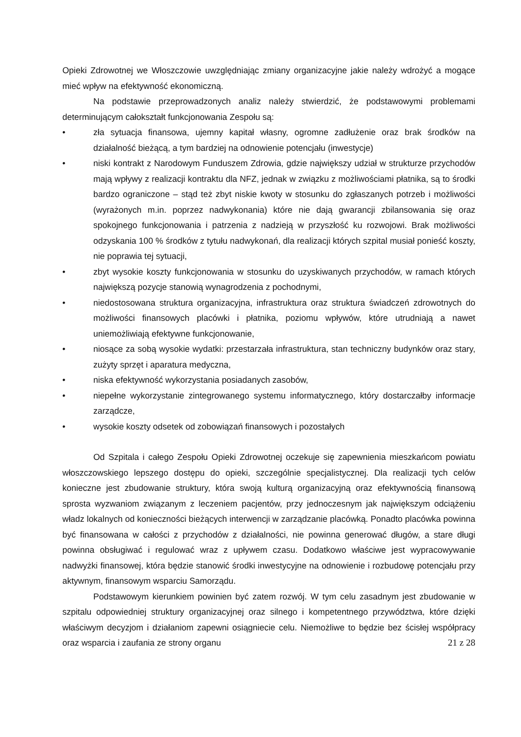Opieki Zdrowotnej we Włoszczowie uwzględniając zmiany organizacyjne jakie należy wdrożyć a mogące mieć wpływ na efektywność ekonomiczną.
Na podstawie przeprowadzonych analiz należy stwierdzić, że podstawowymi problemami determinującym całokształt funkcjonowania Zespołu są:
• zła sytuacja finansowa, ujemny kapitał własny, ogromne zadłużenie oraz brak środków na działalność bieżącą, a tym bardziej na odnowienie potencjału (inwestycje)
• niski kontrakt z Narodowym Funduszem Zdrowia, gdzie największy udział w strukturze przychodów mają wpływy z realizacji kontraktu dla NFZ, jednak w związku z możliwościami płatnika, są to środki bardzo ograniczone – stąd też zbyt niskie kwoty w stosunku do zgłaszanych potrzeb i możliwości (wyrażonych m.in. poprzez nadwykonania) które nie dają gwarancji zbilansowania się oraz spokojnego funkcjonowania i patrzenia z nadzieją w przyszłość ku rozwojowi. Brak możliwości odzyskania 100 % środków z tytułu nadwykonań, dla realizacji których szpital musiał ponieść koszty, nie poprawia tej sytuacji,
• zbyt wysokie koszty funkcjonowania w stosunku do uzyskiwanych przychodów, w ramach których największą pozycje stanowią wynagrodzenia z pochodnymi,
• niedostosowana struktura organizacyjna, infrastruktura oraz struktura świadczeń zdrowotnych do możliwości finansowych placówki i płatnika, poziomu wpływów, które utrudniają a nawet uniemożliwiają efektywne funkcjonowanie,
• niosące za sobą wysokie wydatki: przestarzała infrastruktura, stan techniczny budynków oraz stary, zużyty sprzęt i aparatura medyczna,
• niska efektywność wykorzystania posiadanych zasobów,
• niepełne wykorzystanie zintegrowanego systemu informatycznego, który dostarczałby informacje zarządcze,
• wysokie koszty odsetek od zobowiązań finansowych i pozostałych
Od Szpitala i całego Zespołu Opieki Zdrowotnej oczekuje się zapewnienia mieszkańcom powiatu włoszczowskiego lepszego dostępu do opieki, szczególnie specjalistycznej. Dla realizacji tych celów konieczne jest zbudowanie struktury, która swoją kulturą organizacyjną oraz efektywnością finansową sprosta wyzwaniom związanym z leczeniem pacjentów, przy jednoczesnym jak największym odciążeniu władz lokalnych od konieczności bieżących interwencji w zarządzanie placówką. Ponadto placówka powinna być finansowana w całości z przychodów z działalności, nie powinna generować długów, a stare długi powinna obsługiwać i regulować wraz z upływem czasu. Dodatkowo właściwe jest wypracowywanie nadwyżki finansowej, która będzie stanowić środki inwestycyjne na odnowienie i rozbudowę potencjału przy aktywnym, finansowym wsparciu Samorządu.
Podstawowym kierunkiem powinien być zatem rozwój. W tym celu zasadnym jest zbudowanie w szpitalu odpowiedniej struktury organizacyjnej oraz silnego i kompetentnego przywództwa, które dzięki właściwym decyzjom i działaniom zapewni osiągniecie celu. Niemożliwe to będzie bez ścisłej współpracy oraz wsparcia i zaufania ze strony organu
21 z 28